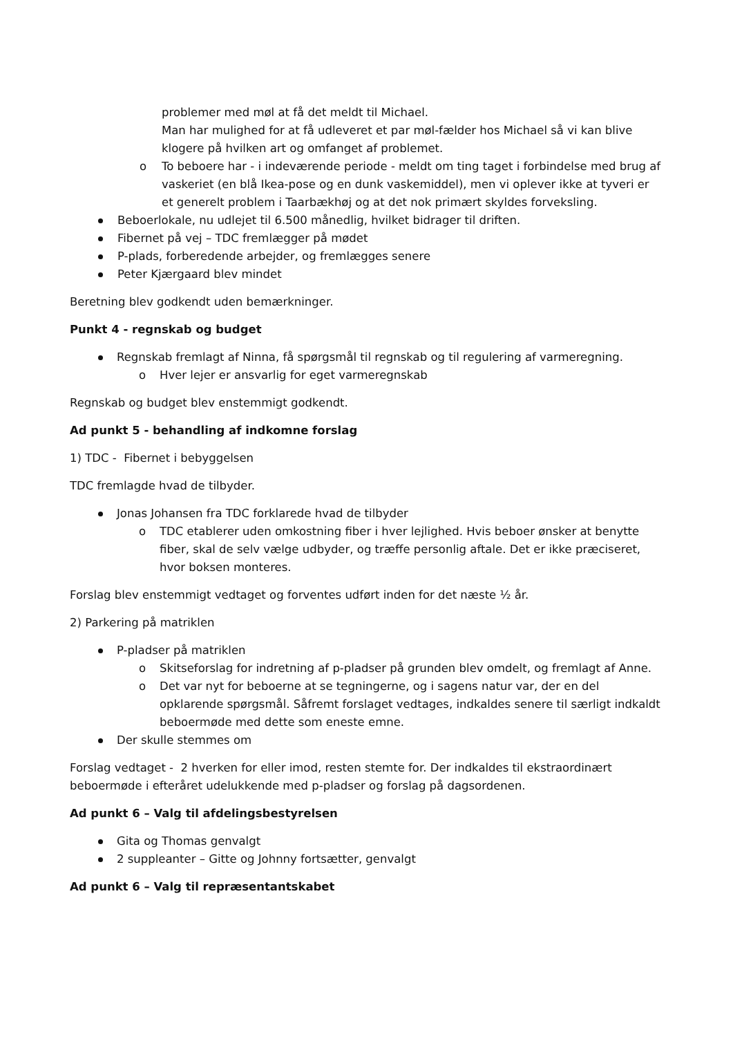problemer med møl at få det meldt til Michael.
Man har mulighed for at få udleveret et par møl-fælder hos Michael så vi kan blive klogere på hvilken art og omfanget af problemet.
o To beboere har - i indeværende periode - meldt om ting taget i forbindelse med brug af vaskeriet (en blå Ikea-pose og en dunk vaskemiddel), men vi oplever ikke at tyveri er et generelt problem i Taarbækhøj og at det nok primært skyldes forveksling.
Beboerlokale, nu udlejet til 6.500 månedlig, hvilket bidrager til driften.
Fibernet på vej – TDC fremlægger på mødet
P-plads, forberedende arbejder, og fremlægges senere
Peter Kjærgaard blev mindet
Beretning blev godkendt uden bemærkninger.
Punkt 4 - regnskab og budget
Regnskab fremlagt af Ninna, få spørgsmål til regnskab og til regulering af varmeregning.
o Hver lejer er ansvarlig for eget varmeregnskab
Regnskab og budget blev enstemmigt godkendt.
Ad punkt 5 - behandling af indkomne forslag
1) TDC - Fibernet i bebyggelsen
TDC fremlagde hvad de tilbyder.
Jonas Johansen fra TDC forklarede hvad de tilbyder
o TDC etablerer uden omkostning fiber i hver lejlighed. Hvis beboer ønsker at benytte fiber, skal de selv vælge udbyder, og træffe personlig aftale. Det er ikke præciseret, hvor boksen monteres.
Forslag blev enstemmigt vedtaget og forventes udført inden for det næste ½ år.
2) Parkering på matriklen
P-pladser på matriklen
o Skitseforslag for indretning af p-pladser på grunden blev omdelt, og fremlagt af Anne.
o Det var nyt for beboerne at se tegningerne, og i sagens natur var, der en del opklarende spørgsmål. Såfremt forslaget vedtages, indkaldes senere til særligt indkaldt beboermøde med dette som eneste emne.
Der skulle stemmes om
Forslag vedtaget - 2 hverken for eller imod, resten stemte for. Der indkaldes til ekstraordinært beboermøde i efteråret udelukkende med p-pladser og forslag på dagsordenen.
Ad punkt 6 – Valg til afdelingsbestyrelsen
Gita og Thomas genvalgt
2 suppleanter – Gitte og Johnny fortsætter, genvalgt
Ad punkt 6 – Valg til repræsentantskabet